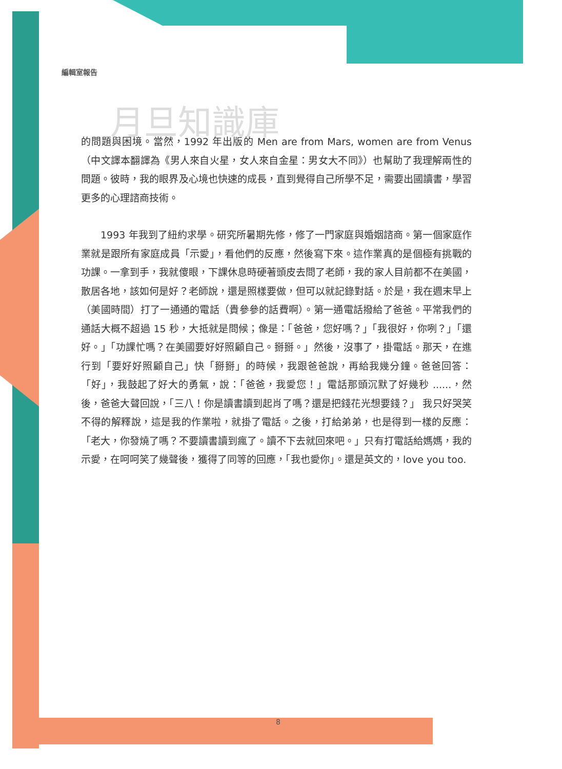編輯室報告
月旦知識庫
的問題與困境。當然，1992 年出版的 Men are from Mars, women are from Venus（中文譯本翻譯為《男人來自火星，女人來自金星：男女大不同》）也幫助了我理解兩性的問題。彼時，我的眼界及心境也快速的成長，直到覺得自己所學不足，需要出國讀書，學習更多的心理諮商技術。
  1993 年我到了紐約求學。研究所暑期先修，修了一門家庭與婚姻諮商。第一個家庭作業就是跟所有家庭成員「示愛」，看他們的反應，然後寫下來。這作業真的是個極有挑戰的功課。一拿到手，我就傻眼，下課休息時硬著頭皮去問了老師，我的家人目前都不在美國，散居各地，該如何是好？老師說，還是照樣要做，但可以就記錄對話。於是，我在週末早上（美國時間）打了一通通的電話（貴參參的話費啊）。第一通電話撥給了爸爸。平常我們的通話大概不超過 15 秒，大抵就是問候；像是：「爸爸，您好嗎？」「我很好，你咧？」「還好。」「功課忙嗎？在美國要好好照顧自己。掰掰。」然後，沒事了，掛電話。那天，在進行到「要好好照顧自己」快「掰掰」的時候，我跟爸爸說，再給我幾分鐘。爸爸回答：「好」，我鼓起了好大的勇氣，說：「爸爸，我愛您！」電話那頭沉默了好幾秒 ......，然後，爸爸大聲回說，「三八！你是讀書讀到起肖了嗎？還是把錢花光想要錢？」 我只好哭笑不得的解釋說，這是我的作業啦，就掛了電話。之後，打給弟弟，也是得到一樣的反應：「老大，你發燒了嗎？不要讀書讀到瘋了。讀不下去就回來吧。」只有打電話給媽媽，我的示愛，在呵呵笑了幾聲後，獲得了同等的回應，「我也愛你」。還是英文的，love you too.
8